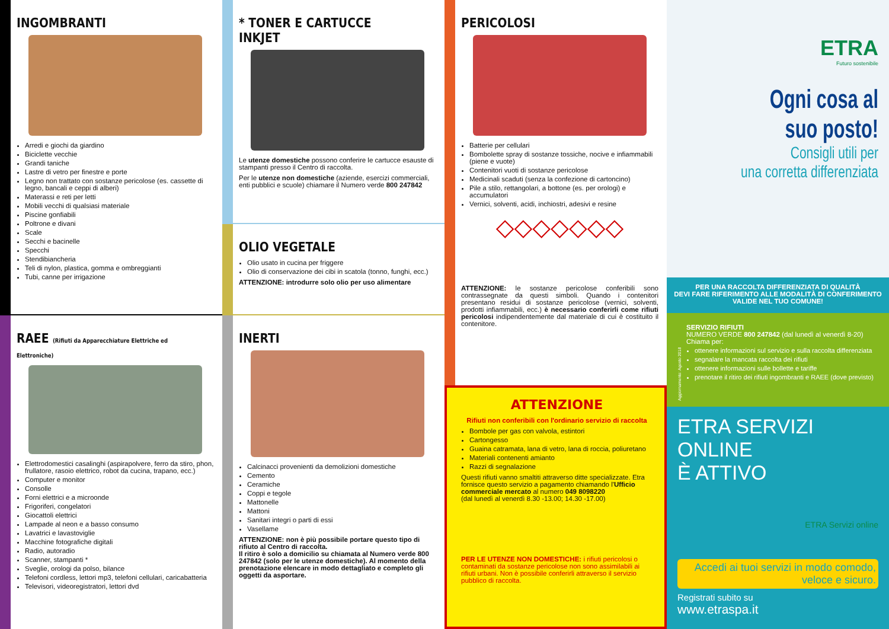INGOMBRANTI
Arredi e giochi da giardino
Biciclette vecchie
Grandi taniche
Lastre di vetro per finestre e porte
Legno non trattato con sostanze pericolose (es. cassette di legno, bancali e ceppi di alberi)
Materassi e reti per letti
Mobili vecchi di qualsiasi materiale
Piscine gonfiabili
Poltrone e divani
Scale
Secchi e bacinelle
Specchi
Stendibiancheria
Teli di nylon, plastica, gomma e ombreggianti
Tubi, canne per irrigazione
RAEE (Rifiuti da Apparecchiature Elettriche ed Elettroniche)
Elettrodomestici casalinghi (aspirapolvere, ferro da stiro, phon, frullatore, rasoio elettrico, robot da cucina, trapano, ecc.)
Computer e monitor
Consolle
Forni elettrici e a microonde
Frigoriferi, congelatori
Giocattoli elettrici
Lampade al neon e a basso consumo
Lavatrici e lavastoviglie
Macchine fotografiche digitali
Radio, autoradio
Scanner, stampanti *
Sveglie, orologi da polso, bilance
Telefoni cordless, lettori mp3, telefoni cellulari, caricabatteria
Televisori, videoregistratori, lettori dvd
* TONER E CARTUCCE INKJET
Le utenze domestiche possono conferire le cartucce esauste di stampanti presso il Centro di raccolta.
Per le utenze non domestiche (aziende, esercizi commerciali, enti pubblici e scuole) chiamare il Numero verde 800 247842
OLIO VEGETALE
Olio usato in cucina per friggere
Olio di conservazione dei cibi in scatola (tonno, funghi, ecc.)
ATTENZIONE: introdurre solo olio per uso alimentare
INERTI
Calcinacci provenienti da demolizioni domestiche
Cemento
Ceramiche
Coppi e tegole
Mattonelle
Mattoni
Sanitari integri o parti di essi
Vasellame
ATTENZIONE: non è più possibile portare questo tipo di rifiuto al Centro di raccolta.
Il ritiro è solo a domicilio su chiamata al Numero verde 800 247842 (solo per le utenze domestiche). Al momento della prenotazione elencare in modo dettagliato e completo gli oggetti da asportare.
PERICOLOSI
Batterie per cellulari
Bombolette spray di sostanze tossiche, nocive e infiammabili (piene e vuote)
Contenitori vuoti di sostanze pericolose
Medicinali scaduti (senza la confezione di cartoncino)
Pile a stilo, rettangolari, a bottone (es. per orologi) e accumulatori
Vernici, solventi, acidi, inchiostri, adesivi e resine
◇◇◇◇◇◇◇
ATTENZIONE: le sostanze pericolose conferibili sono contrassegnate da questi simboli. Quando i contenitori presentano residui di sostanze pericolose (vernici, solventi, prodotti infiammabili, ecc.) è necessario conferirli come rifiuti pericolosi indipendentemente dal materiale di cui è costituito il contenitore.
ATTENZIONE
Rifiuti non conferibili con l'ordinario servizio di raccolta
Bombole per gas con valvola, estintori
Cartongesso
Guaina catramata, lana di vetro, lana di roccia, poliuretano
Materiali contenenti amianto
Razzi di segnalazione
Questi rifiuti vanno smaltiti attraverso ditte specializzate. Etra fornisce questo servizio a pagamento chiamando l'Ufficio commerciale mercato al numero 049 8098220
(dal lunedì al venerdì 8.30 -13.00; 14.30 -17.00)
PER LE UTENZE NON DOMESTICHE: i rifiuti pericolosi o contaminati da sostanze pericolose non sono assimilabili ai rifiuti urbani. Non è possibile conferirli attraverso il servizio pubblico di raccolta.
ETRA
Futuro sostenibile
Ogni cosa al suo posto!
Consigli utili per
una corretta differenziata
PER UNA RACCOLTA DIFFERENZIATA DI QUALITÀ
DEVI FARE RIFERIMENTO ALLE MODALITÀ DI CONFERIMENTO VALIDE NEL TUO COMUNE!
Aggiornamento: Agosto 2018
SERVIZIO RIFIUTI
NUMERO VERDE 800 247842 (dal lunedì al venerdì 8-20)
Chiama per:
ottenere informazioni sul servizio e sulla raccolta differenziata
segnalare la mancata raccolta dei rifiuti
ottenere informazioni sulle bollette e tariffe
prenotare il ritiro dei rifiuti ingombranti e RAEE (dove previsto)
ETRA SERVIZI ONLINE
È ATTIVO
ETRA Servizi online
Accedi ai tuoi servizi in modo comodo, veloce e sicuro.
Registrati subito su
www.etraspa.it